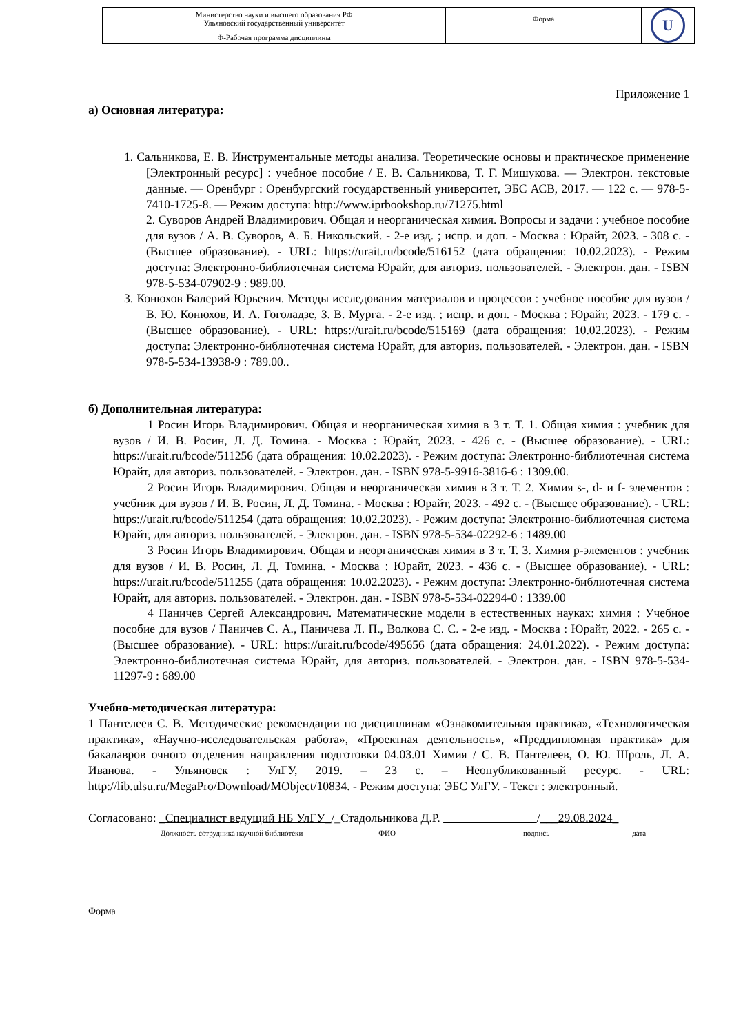| Министерство науки и высшего образования РФ Ульяновский государственный университет | Форма | U |
| Ф-Рабочая программа дисциплины | | |
Приложение 1
а) Основная литература:
1. Сальникова, Е. В. Инструментальные методы анализа. Теоретические основы и практическое применение [Электронный ресурс] : учебное пособие / Е. В. Сальникова, Т. Г. Мишукова. — Электрон. текстовые данные. — Оренбург : Оренбургский государственный университет, ЭБС АСВ, 2017. — 122 c. — 978-5-7410-1725-8. — Режим доступа: http://www.iprbookshop.ru/71275.html
2. Суворов Андрей Владимирович. Общая и неорганическая химия. Вопросы и задачи : учебное пособие для вузов / А. В. Суворов, А. Б. Никольский. - 2-е изд. ; испр. и доп. - Москва : Юрайт, 2023. - 308 с. - (Высшее образование). - URL: https://urait.ru/bcode/516152 (дата обращения: 10.02.2023). - Режим доступа: Электронно-библиотечная система Юрайт, для авториз. пользователей. - Электрон. дан. - ISBN 978-5-534-07902-9 : 989.00.
3. Конюхов Валерий Юрьевич. Методы исследования материалов и процессов : учебное пособие для вузов / В. Ю. Конюхов, И. А. Гоголадзе, З. В. Мурга. - 2-е изд. ; испр. и доп. - Москва : Юрайт, 2023. - 179 с. - (Высшее образование). - URL: https://urait.ru/bcode/515169 (дата обращения: 10.02.2023). - Режим доступа: Электронно-библиотечная система Юрайт, для авториз. пользователей. - Электрон. дан. - ISBN 978-5-534-13938-9 : 789.00..
б) Дополнительная литература:
1 Росин Игорь Владимирович. Общая и неорганическая химия в 3 т. Т. 1. Общая химия : учебник для вузов / И. В. Росин, Л. Д. Томина. - Москва : Юрайт, 2023. - 426 с. - (Высшее образование). - URL: https://urait.ru/bcode/511256 (дата обращения: 10.02.2023). - Режим доступа: Электронно-библиотечная система Юрайт, для авториз. пользователей. - Электрон. дан. - ISBN 978-5-9916-3816-6 : 1309.00.
2 Росин Игорь Владимирович. Общая и неорганическая химия в 3 т. Т. 2. Химия s-, d- и f- элементов : учебник для вузов / И. В. Росин, Л. Д. Томина. - Москва : Юрайт, 2023. - 492 с. - (Высшее образование). - URL: https://urait.ru/bcode/511254 (дата обращения: 10.02.2023). - Режим доступа: Электронно-библиотечная система Юрайт, для авториз. пользователей. - Электрон. дан. - ISBN 978-5-534-02292-6 : 1489.00
3 Росин Игорь Владимирович. Общая и неорганическая химия в 3 т. Т. 3. Химия р-элементов : учебник для вузов / И. В. Росин, Л. Д. Томина. - Москва : Юрайт, 2023. - 436 с. - (Высшее образование). - URL: https://urait.ru/bcode/511255 (дата обращения: 10.02.2023). - Режим доступа: Электронно-библиотечная система Юрайт, для авториз. пользователей. - Электрон. дан. - ISBN 978-5-534-02294-0 : 1339.00
4 Паничев Сергей Александрович. Математические модели в естественных науках: химия : Учебное пособие для вузов / Паничев С. А., Паничева Л. П., Волкова С. С. - 2-е изд. - Москва : Юрайт, 2022. - 265 с. - (Высшее образование). - URL: https://urait.ru/bcode/495656 (дата обращения: 24.01.2022). - Режим доступа: Электронно-библиотечная система Юрайт, для авториз. пользователей. - Электрон. дан. - ISBN 978-5-534-11297-9 : 689.00
Учебно-методическая литература:
1 Пантелеев С. В. Методические рекомендации по дисциплинам «Ознакомительная практика», «Технологическая практика», «Научно-исследовательская работа», «Проектная деятельность», «Преддипломная практика» для бакалавров очного отделения направления подготовки 04.03.01 Химия / С. В. Пантелеев, О. Ю. Шроль, Л. А. Иванова. - Ульяновск : УлГУ, 2019. – 23 с. – Неопубликованный ресурс. - URL: http://lib.ulsu.ru/MegaPro/Download/MObject/10834. - Режим доступа: ЭБС УлГУ. - Текст : электронный.
Согласовано: _Специалист ведущий НБ УлГУ_/_Стадольникова Д.Р. /___29.08.2024_
Должность сотрудника научной библиотеки ФИО подпись дата
Форма